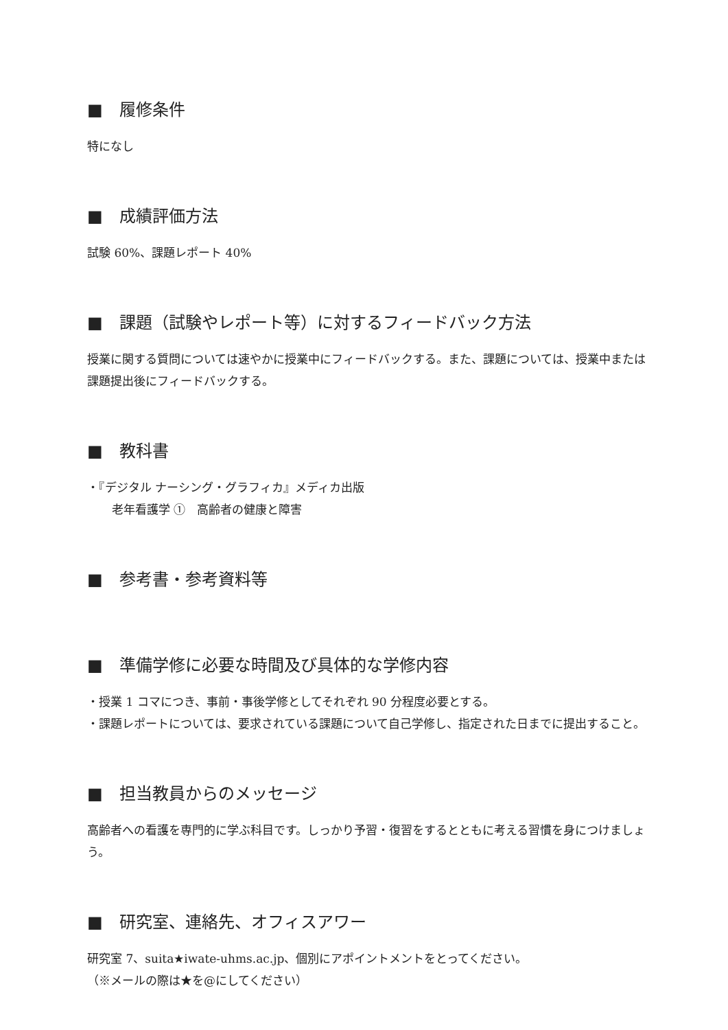■　履修条件
特になし
■　成績評価方法
試験 60%、課題レポート 40%
■　課題（試験やレポート等）に対するフィードバック方法
授業に関する質問については速やかに授業中にフィードバックする。また、課題については、授業中または課題提出後にフィードバックする。
■　教科書
・『デジタル ナーシング・グラフィカ』メディカ出版
老年看護学 ①　高齢者の健康と障害
■　参考書・参考資料等
■　準備学修に必要な時間及び具体的な学修内容
・授業 1 コマにつき、事前・事後学修としてそれぞれ 90 分程度必要とする。
・課題レポートについては、要求されている課題について自己学修し、指定された日までに提出すること。
■　担当教員からのメッセージ
高齢者への看護を専門的に学ぶ科目です。しっかり予習・復習をするとともに考える習慣を身につけましょう。
■　研究室、連絡先、オフィスアワー
研究室 7、suita★iwate-uhms.ac.jp、個別にアポイントメントをとってください。
（※メールの際は★を@にしてください）